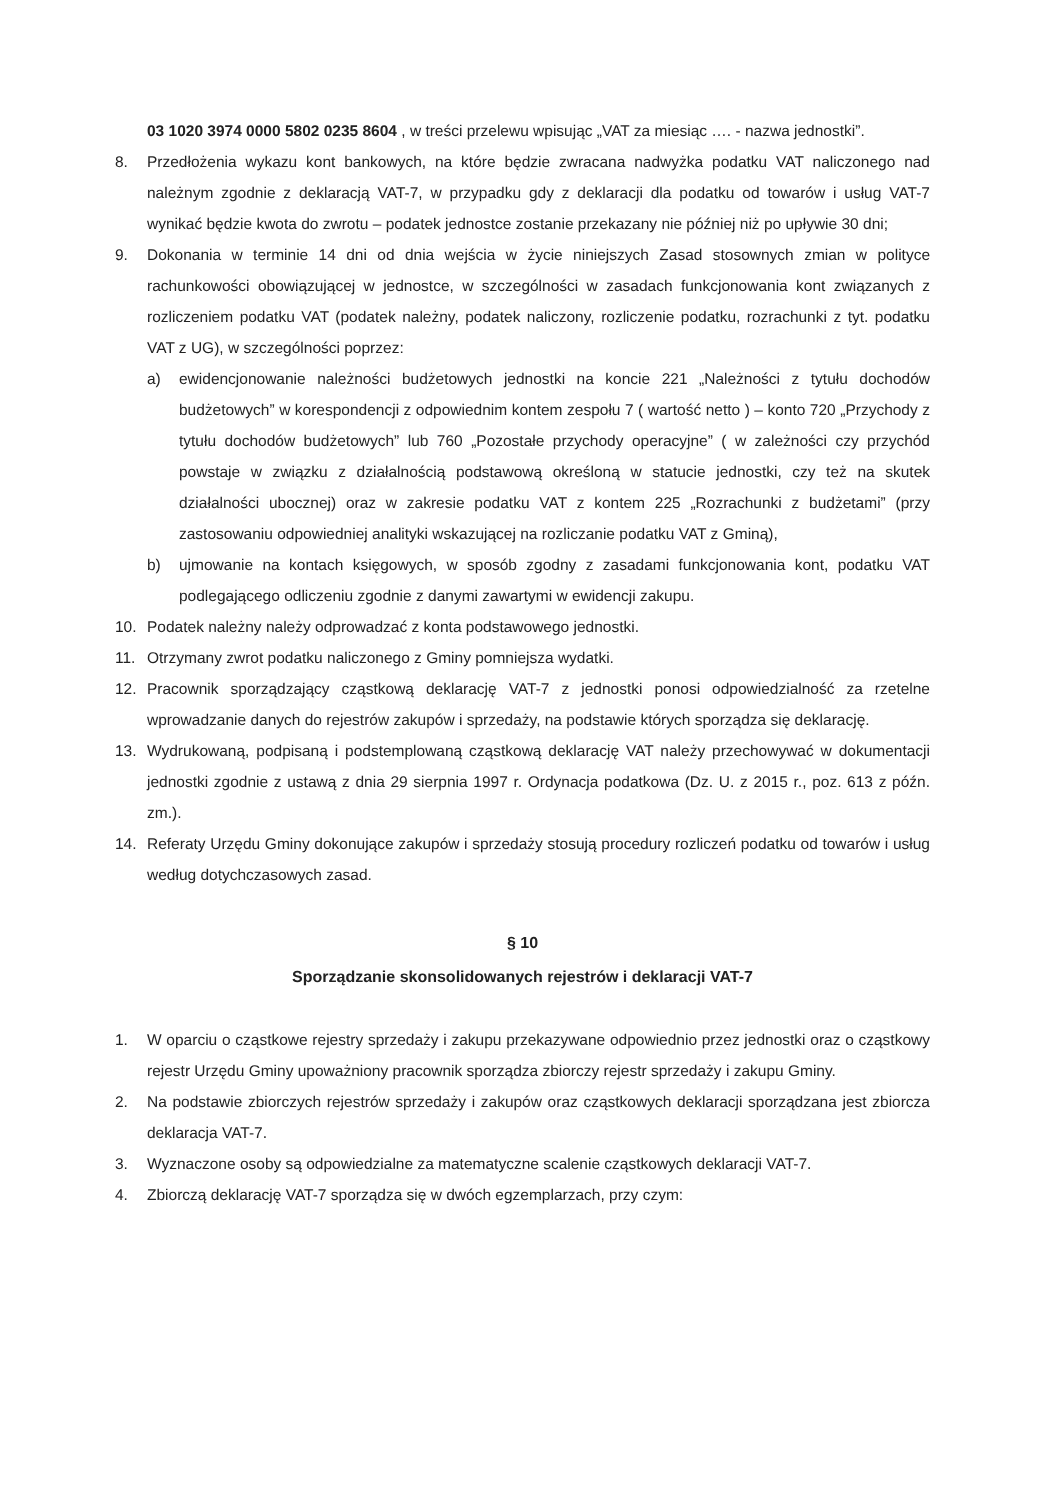03 1020 3974 0000 5802 0235 8604 , w treści przelewu wpisując „VAT za miesiąc …. - nazwa jednostki”.
8. Przedłożenia wykazu kont bankowych, na które będzie zwracana nadwyżka podatku VAT naliczonego nad należnym zgodnie z deklaracją VAT-7, w przypadku gdy z deklaracji dla podatku od towarów i usług VAT-7 wynikać będzie kwota do zwrotu – podatek jednostce zostanie przekazany nie później niż po upływie 30 dni;
9. Dokonania w terminie 14 dni od dnia wejścia w życie niniejszych Zasad stosownych zmian w polityce rachunkowości obowiązującej w jednostce, w szczególności w zasadach funkcjonowania kont związanych z rozliczeniem podatku VAT (podatek należny, podatek naliczony, rozliczenie podatku, rozrachunki z tyt. podatku VAT z UG), w szczególności poprzez:
a) ewidencjonowanie należności budżetowych jednostki na koncie 221 „Należności z tytułu dochodów budżetowych” w korespondencji z odpowiednim kontem zespołu 7 ( wartość netto ) – konto 720 „Przychody z tytułu dochodów budżetowych” lub 760 „Pozostałe przychody operacyjne” ( w zależności czy przychód powstaje w związku z działalnością podstawową określoną w statucie jednostki, czy też na skutek działalności ubocznej) oraz w zakresie podatku VAT z kontem 225 „Rozrachunki z budżetami” (przy zastosowaniu odpowiedniej analityki wskazującej na rozliczanie podatku VAT z Gminą),
b) ujmowanie na kontach księgowych, w sposób zgodny z zasadami funkcjonowania kont, podatku VAT podlegającego odliczeniu zgodnie z danymi zawartymi w ewidencji zakupu.
10. Podatek należny należy odprowadzać z konta podstawowego jednostki.
11. Otrzymany zwrot podatku naliczonego z Gminy pomniejsza wydatki.
12. Pracownik sporządzający cząstkową deklarację VAT-7 z jednostki ponosi odpowiedzialność za rzetelne wprowadzanie danych do rejestrów zakupów i sprzedaży, na podstawie których sporządza się deklarację.
13. Wydrukowaną, podpisaną i podstemplowaną cząstkową deklarację VAT należy przechowywać w dokumentacji jednostki zgodnie z ustawą z dnia 29 sierpnia 1997 r. Ordynacja podatkowa (Dz. U. z 2015 r., poz. 613 z późn. zm.).
14. Referaty Urzędu Gminy dokonujące zakupów i sprzedaży stosują procedury rozliczeń podatku od towarów i usług według dotychczasowych zasad.
§ 10
Sporządzanie skonsolidowanych rejestrów i deklaracji VAT-7
1. W oparciu o cząstkowe rejestry sprzedaży i zakupu przekazywane odpowiednio przez jednostki oraz o cząstkowy rejestr Urzędu Gminy upoważniony pracownik sporządza zbiorczy rejestr sprzedaży i zakupu Gminy.
2. Na podstawie zbiorczych rejestrów sprzedaży i zakupów oraz cząstkowych deklaracji sporządzana jest zbiorcza deklaracja VAT-7.
3. Wyznaczone osoby są odpowiedzialne za matematyczne scalenie cząstkowych deklaracji VAT-7.
4. Zbiorczą deklarację VAT-7 sporządza się w dwóch egzemplarzach, przy czym: